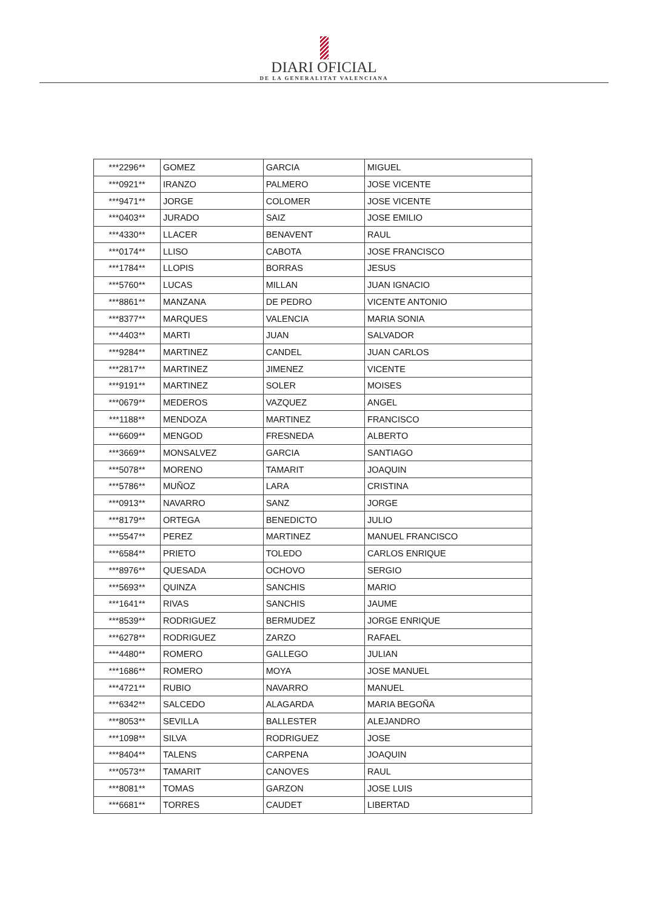DIARI OFICIAL
DE LA GENERALITAT VALENCIANA
| ***2296** | GOMEZ | GARCIA | MIGUEL |
| ***0921** | IRANZO | PALMERO | JOSE VICENTE |
| ***9471** | JORGE | COLOMER | JOSE VICENTE |
| ***0403** | JURADO | SAIZ | JOSE EMILIO |
| ***4330** | LLACER | BENAVENT | RAUL |
| ***0174** | LLISO | CABOTA | JOSE FRANCISCO |
| ***1784** | LLOPIS | BORRAS | JESUS |
| ***5760** | LUCAS | MILLAN | JUAN IGNACIO |
| ***8861** | MANZANA | DE PEDRO | VICENTE ANTONIO |
| ***8377** | MARQUES | VALENCIA | MARIA SONIA |
| ***4403** | MARTI | JUAN | SALVADOR |
| ***9284** | MARTINEZ | CANDEL | JUAN CARLOS |
| ***2817** | MARTINEZ | JIMENEZ | VICENTE |
| ***9191** | MARTINEZ | SOLER | MOISES |
| ***0679** | MEDEROS | VAZQUEZ | ANGEL |
| ***1188** | MENDOZA | MARTINEZ | FRANCISCO |
| ***6609** | MENGOD | FRESNEDA | ALBERTO |
| ***3669** | MONSALVEZ | GARCIA | SANTIAGO |
| ***5078** | MORENO | TAMARIT | JOAQUIN |
| ***5786** | MUÑOZ | LARA | CRISTINA |
| ***0913** | NAVARRO | SANZ | JORGE |
| ***8179** | ORTEGA | BENEDICTO | JULIO |
| ***5547** | PEREZ | MARTINEZ | MANUEL FRANCISCO |
| ***6584** | PRIETO | TOLEDO | CARLOS ENRIQUE |
| ***8976** | QUESADA | OCHOVO | SERGIO |
| ***5693** | QUINZA | SANCHIS | MARIO |
| ***1641** | RIVAS | SANCHIS | JAUME |
| ***8539** | RODRIGUEZ | BERMUDEZ | JORGE ENRIQUE |
| ***6278** | RODRIGUEZ | ZARZO | RAFAEL |
| ***4480** | ROMERO | GALLEGO | JULIAN |
| ***1686** | ROMERO | MOYA | JOSE MANUEL |
| ***4721** | RUBIO | NAVARRO | MANUEL |
| ***6342** | SALCEDO | ALAGARDA | MARIA BEGOÑA |
| ***8053** | SEVILLA | BALLESTER | ALEJANDRO |
| ***1098** | SILVA | RODRIGUEZ | JOSE |
| ***8404** | TALENS | CARPENA | JOAQUIN |
| ***0573** | TAMARIT | CANOVES | RAUL |
| ***8081** | TOMAS | GARZON | JOSE LUIS |
| ***6681** | TORRES | CAUDET | LIBERTAD |